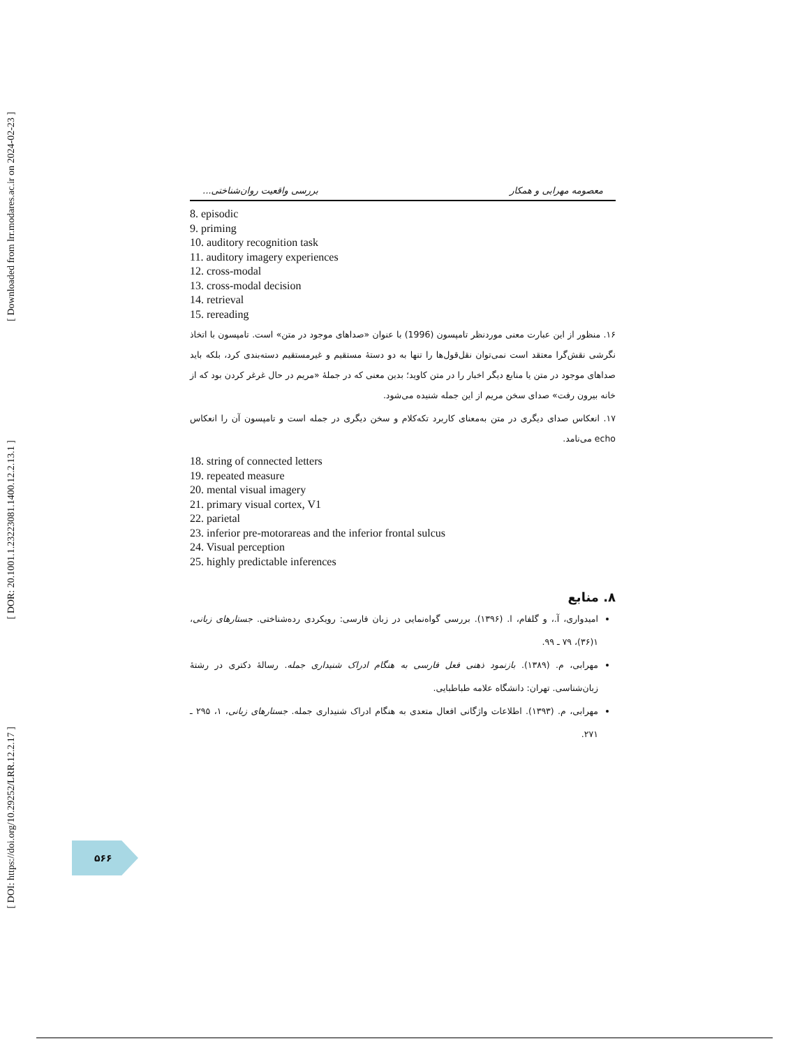[ Downloaded from lrr.modares.ac.ir on 2024-02-23 ]
[ DOR: 20.1001.1.23223081.1400.12.2.13.1 ]
[ DOI: https://doi.org/10.29252/LRR.12.2.17 ]
معصومه مهرابی و همکار بررسی واقعیت روان‌شناختی...
8. episodic
9. priming
10. auditory recognition task
11. auditory imagery experiences
12. cross-modal
13. cross-modal decision
14. retrieval
15. rereading
۱۶. منظور از این عبارت معنی موردنظر تامپسون (1996) با عنوان «صداهای موجود در متن» است. تامپسون با اتخاذ نگرشی نقش‌گرا معتقد است نمی‌توان نقل‌قول‌ها را تنها به دو دستهٔ مستقیم و غیرمستقیم دسته‌بندی کرد، بلکه باید صداهای موجود در متن یا منابع دیگر اخبار را در متن کاوید؛ بدین معنی که در جملهٔ «مریم در حال غرغر کردن بود که از خانه بیرون رفت» صدای سخن مریم از این جمله شنیده می‌شود.
۱۷. انعکاس صدای دیگری در متن به‌معنای کاربرد تکه‌کلام و سخن دیگری در جمله است و تامپسون آن را انعکاس echo می‌نامد.
18. string of connected letters
19. repeated measure
20. mental visual imagery
21. primary visual cortex, V1
22. parietal
23. inferior pre-motorareas and the inferior frontal sulcus
24. Visual perception
25. highly predictable inferences
۸. منابع
امیدواری، آ.، و گلفام، ا. (۱۳۹۶). بررسی گواه‌نمایی در زبان فارسی: رویکردی رده‌شناختی. جستارهای زبانی، ۱(۳۶)، ۷۹ ـ ۹۹.
مهرابی، م. (۱۳۸۹). بازنمود ذهنی فعل فارسی به هنگام ادراک شنیداری جمله. رسالهٔ دکتری در رشتهٔ زبان‌شناسی. تهران: دانشگاه علامه طباطبایی.
مهرابی، م. (۱۳۹۳). اطلاعات واژگانی افعال متعدی به هنگام ادراک شنیداری جمله. جستارهای زبانی، ۱، ۲۹۵ ـ ۲۷۱.
۵۶۶